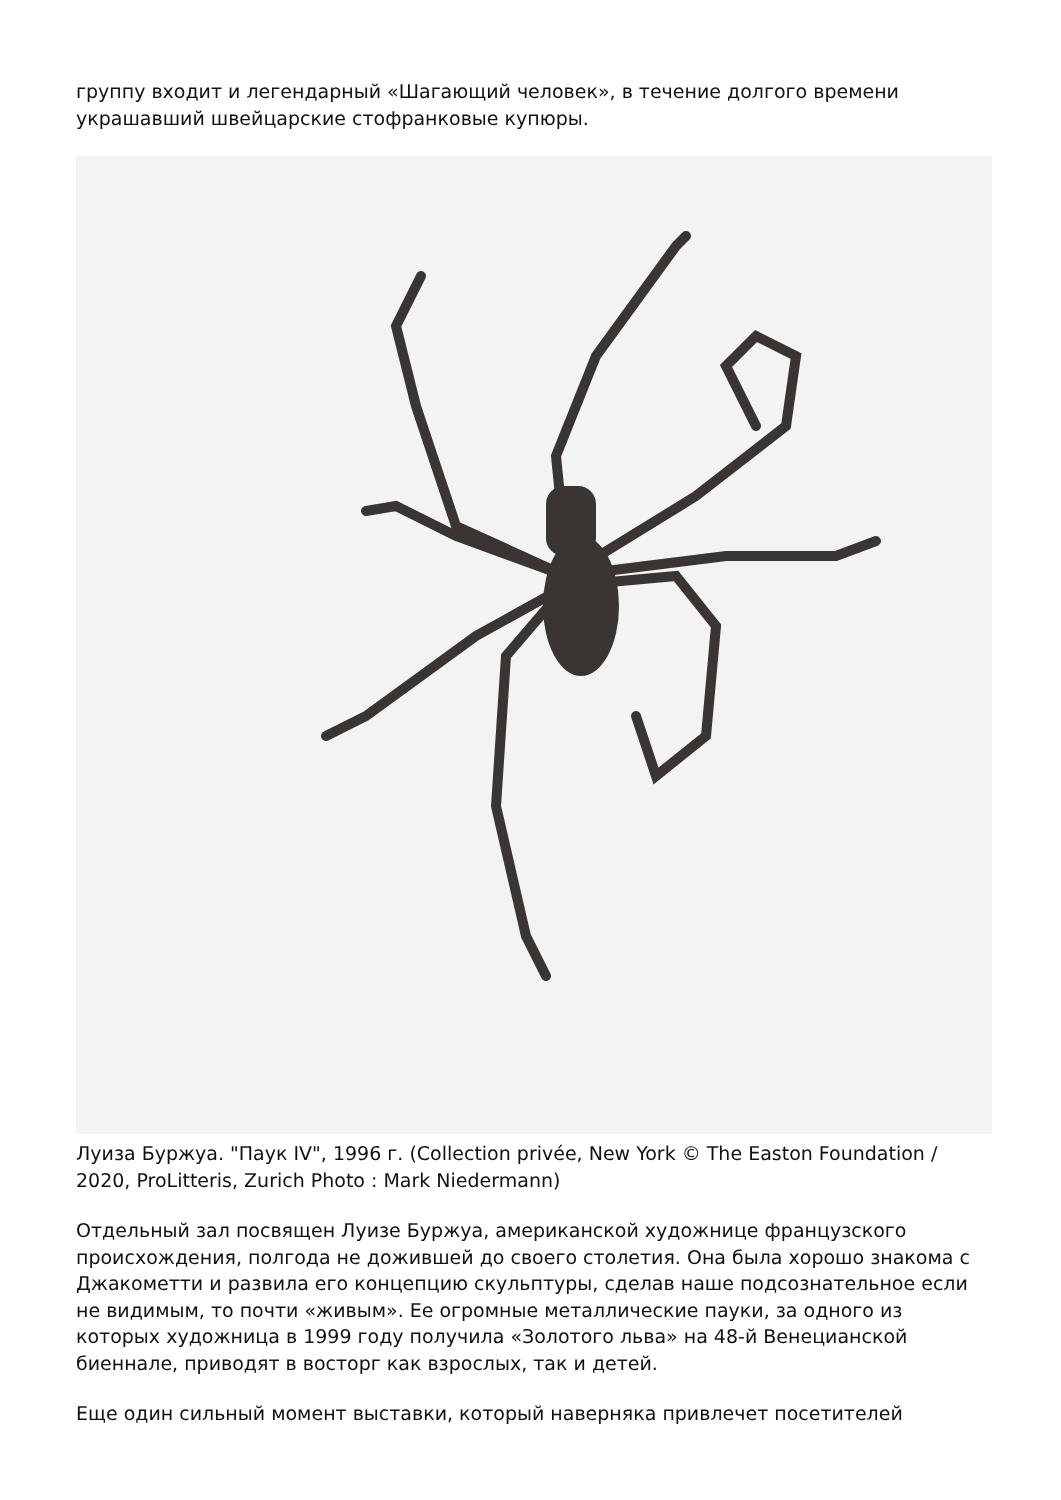группу входит и легендарный «Шагающий человек», в течение долгого времени украшавший швейцарские стофранковые купюры.
Луиза Буржуа. "Паук IV", 1996 г. (Collection privée, New York © The Easton Foundation / 2020, ProLitteris, Zurich Photo : Mark Niedermann)
Отдельный зал посвящен Луизе Буржуа, американской художнице французского происхождения, полгода не дожившей до своего столетия. Она была хорошо знакома с Джакометти и развила его концепцию скульптуры, сделав наше подсознательное если не видимым, то почти «живым». Ее огромные металлические пауки, за одного из которых художница в 1999 году получила «Золотого льва» на 48-й Венецианской биеннале, приводят в восторг как взрослых, так и детей.
Еще один сильный момент выставки, который наверняка привлечет посетителей